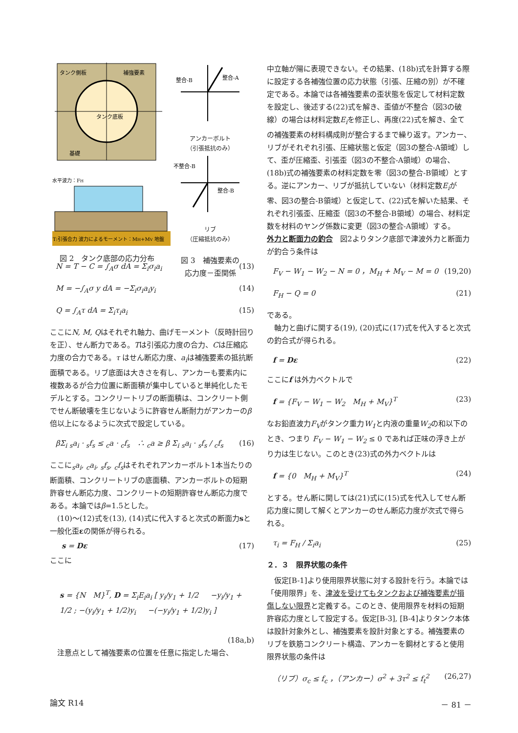タンク側板
補強要素
タンク底板
基礎
水平波力：FH
T:引張合力 波力によるモーメント：MH+MV 地盤
図 2　タンク底部の応力分布
N = T − C = ∫<sub>A</sub>σ dA = Σ<sub>i</sub>σ<sub>i</sub>a<sub>i</sub> (13)
M = −∫<sub>A</sub>σ y dA = −Σ<sub>i</sub>σ<sub>i</sub>a<sub>i</sub>y<sub>i</sub> (14)
Q = ∫<sub>A</sub>τ dA = Σ<sub>i</sub>τ<sub>i</sub>a<sub>i</sub> (15)
ここにN, M, Qはそれぞれ軸力、曲げモーメント（反時計回りを正）、せん断力である。Tは引張応力度の合力、Cは圧縮応力度の合力である。τ はせん断応力度、a<sub>i</sub>は補強要素の抵抗断面積である。リブ底面は大きさを有し、アンカーも要素内に複数あるが合力位置に断面積が集中していると単純化したモデルとする。コンクリートリブの断面積は、コンクリート側でせん断破壊を生じないように許容せん断耐力がアンカーのβ 倍以上になるように次式で設定している。
βΣ<sub>i</sub> <sub>s</sub>a<sub>i</sub> · <sub>s</sub>f<sub>s</sub> ≤ <sub>c</sub>a · <sub>c</sub>f<sub>s</sub>　∴ <sub>c</sub>a ≥ β Σ<sub>i</sub> <sub>s</sub>a<sub>i</sub> · <sub>s</sub>f<sub>s</sub> / <sub>c</sub>f<sub>s</sub> (16)
ここに<sub>s</sub>a<sub>i</sub>, <sub>c</sub>a<sub>i</sub>, <sub>s</sub>f<sub>s</sub>, <sub>c</sub>f<sub>s</sub>はそれぞれアンカーボルト1本当たりの断面積、コンクリートリブの底面積、アンカーボルトの短期許容せん断応力度、コンクリートの短期許容せん断応力度である。本論ではβ=1.5とした。
　(10)〜(12)式を(13), (14)式に代入すると次式の断面力sと一般化歪εの関係が得られる。
s = Dε (17)
ここに
s = {N　M}<sup>T</sup>, D = Σ<sub>i</sub>E<sub>i</sub>a<sub>i</sub> [ y<sub>i</sub>/y<sub>1</sub> + 1/2 　 −y<sub>i</sub>/y<sub>1</sub> + 1/2 ; −(y<sub>i</sub>/y<sub>1</sub> + 1/2)y<sub>i</sub> 　 −(−y<sub>i</sub>/y<sub>1</sub> + 1/2)y<sub>i</sub> ]
(18a,b)
　注意点として補強要素の位置を任意に指定した場合、
整合-B
整合-A
アンカーボルト
（引張抵抗のみ）
不整合-B
整合-B
リブ
（圧縮抵抗のみ）
図 3　補強要素の
応力度－歪関係
中立軸が陽に表現できない。その結果、(18b)式を計算する際に設定する各補強位置の応力状態（引張、圧縮の別）が不確定である。本論では各補強要素の歪状態を仮定して材料定数を設定し、後述する(22)式を解き、歪値が不整合（図3の破線）の場合は材料定数E<sub>i</sub>を修正し、再度(22)式を解き、全ての補強要素の材料構成則が整合するまで繰り返す。アンカー、リブがそれぞれ引張、圧縮状態と仮定（図3の整合-A領域）して、歪が圧縮歪、引張歪（図3の不整合-A領域）の場合、(18b)式の補強要素の材料定数を零（図3の整合-B領域）とする。逆にアンカー、リブが抵抗していない（材料定数E<sub>i</sub>が零、図3の整合-B領域）と仮定して、(22)式を解いた結果、それぞれ引張歪、圧縮歪（図3の不整合-B領域）の場合、材料定数を材料のヤング係数に変更（図3の整合-A領域）する。
外力と断面力の釣合　図2よりタンク底部で津波外力と断面力が釣合う条件は
F<sub>V</sub> − W<sub>1</sub> − W<sub>2</sub> − N = 0 ，M<sub>H</sub> + M<sub>V</sub> − M = 0 (19,20)
F<sub>H</sub> − Q = 0 (21)
である。
　軸力と曲げに関する(19), (20)式に(17)式を代入すると次式の釣合式が得られる。
f = Dε (22)
ここにf は外力ベクトルで
f = {F<sub>V</sub> − W<sub>1</sub> − W<sub>2</sub>　M<sub>H</sub> + M<sub>V</sub>}<sup>T</sup> (23)
なお鉛直波力F<sub>V</sub>がタンク重力W<sub>1</sub>と内液の重量W<sub>2</sub>の和以下のとき、つまり F<sub>V</sub> − W<sub>1</sub> − W<sub>2</sub> ≤ 0 であれば正味の浮き上がり力は生じない。このとき(23)式の外力ベクトルは
f = {0　M<sub>H</sub> + M<sub>V</sub>}<sup>T</sup> (24)
とする。せん断に関しては(21)式に(15)式を代入してせん断応力度に関して解くとアンカーのせん断応力度が次式で得られる。
τ<sub>i</sub> = F<sub>H</sub> / Σ<sub>i</sub>a<sub>i</sub> (25)
２．３　限界状態の条件
　仮定[B-1]より使用限界状態に対する設計を行う。本論では「使用限界」を、津波を受けてもタンクおよび補強要素が損傷しない限界と定義する。このとき、使用限界を材料の短期許容応力度として設定する。仮定[B-3], [B-4]よりタンク本体は設計対象外とし、補強要素を設計対象とする。補強要素のリブを鉄筋コンクリート構造、アンカーを鋼材とすると使用限界状態の条件は
（リブ）σ<sub>c</sub> ≤ f<sub>c</sub> ，（アンカー）σ<sup>2</sup> + 3τ<sup>2</sup> ≤ f<sub>t</sub><sup>2</sup> (26,27)
論文 R14 － 81 －